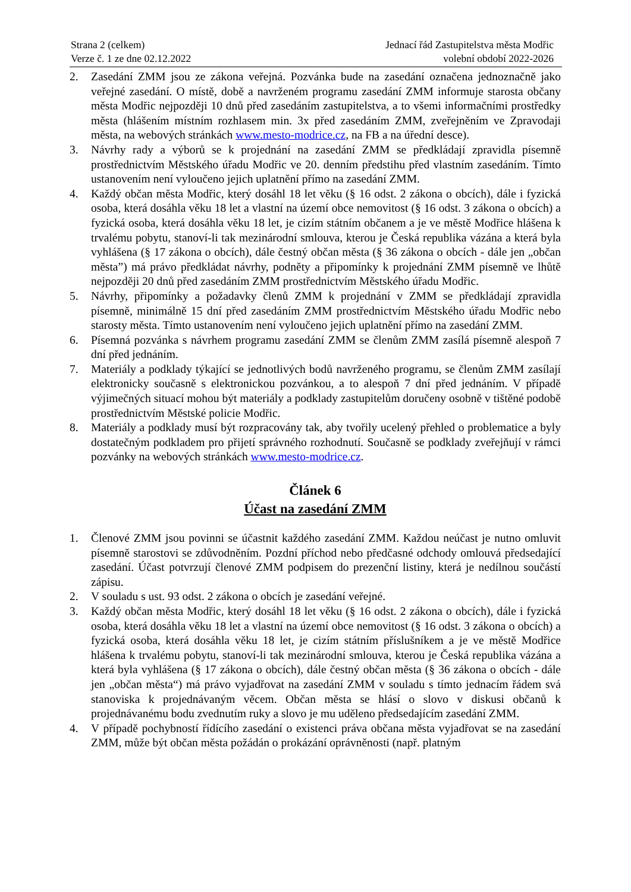Strana 2 (celkem)
Verze č. 1 ze dne 02.12.2022
Jednací řád Zastupitelstva města Modřic
volební období 2022-2026
2. Zasedání ZMM jsou ze zákona veřejná. Pozvánka bude na zasedání označena jednoznačně jako veřejné zasedání. O místě, době a navrženém programu zasedání ZMM informuje starosta občany města Modřic nejpozději 10 dnů před zasedáním zastupitelstva, a to všemi informačními prostředky města (hlášením místním rozhlasem min. 3x před zasedáním ZMM, zveřejněním ve Zpravodaji města, na webových stránkách www.mesto-modrice.cz, na FB a na úřední desce).
3. Návrhy rady a výborů se k projednání na zasedání ZMM se předkládají zpravidla písemně prostřednictvím Městského úřadu Modřic ve 20. denním předstihu před vlastním zasedáním. Tímto ustanovením není vyloučeno jejich uplatnění přímo na zasedání ZMM.
4. Každý občan města Modřic, který dosáhl 18 let věku (§ 16 odst. 2 zákona o obcích), dále i fyzická osoba, která dosáhla věku 18 let a vlastní na území obce nemovitost (§ 16 odst. 3 zákona o obcích) a fyzická osoba, která dosáhla věku 18 let, je cizím státním občanem a je ve městě Modřice hlášena k trvalému pobytu, stanoví-li tak mezinárodní smlouva, kterou je Česká republika vázána a která byla vyhlášena (§ 17 zákona o obcích), dále čestný občan města (§ 36 zákona o obcích - dále jen „občan města”) má právo předkládat návrhy, podněty a připomínky k projednání ZMM písemně ve lhůtě nejpozději 20 dnů před zasedáním ZMM prostřednictvím Městského úřadu Modřic.
5. Návrhy, připomínky a požadavky členů ZMM k projednání v ZMM se předkládají zpravidla písemně, minimálně 15 dní před zasedáním ZMM prostřednictvím Městského úřadu Modřic nebo starosty města. Tímto ustanovením není vyloučeno jejich uplatnění přímo na zasedání ZMM.
6. Písemná pozvánka s návrhem programu zasedání ZMM se členům ZMM zasílá písemně alespoň 7 dní před jednáním.
7. Materiály a podklady týkající se jednotlivých bodů navrženého programu, se členům ZMM zasílají elektronicky současně s elektronickou pozvánkou, a to alespoň 7 dní před jednáním. V případě výjimečných situací mohou být materiály a podklady zastupitelům doručeny osobně v tištěné podobě prostřednictvím Městské policie Modřic.
8. Materiály a podklady musí být rozpracovány tak, aby tvořily ucelený přehled o problematice a byly dostatečným podkladem pro přijetí správného rozhodnutí. Současně se podklady zveřejňují v rámci pozvánky na webových stránkách www.mesto-modrice.cz.
Článek 6
Účast na zasedání ZMM
1. Členové ZMM jsou povinni se účastnit každého zasedání ZMM. Každou neúčast je nutno omluvit písemně starostovi se zdůvodněním. Pozdní příchod nebo předčasné odchody omlouvá předsedající zasedání. Účast potvrzují členové ZMM podpisem do prezenční listiny, která je nedílnou součástí zápisu.
2. V souladu s ust. 93 odst. 2 zákona o obcích je zasedání veřejné.
3. Každý občan města Modřic, který dosáhl 18 let věku (§ 16 odst. 2 zákona o obcích), dále i fyzická osoba, která dosáhla věku 18 let a vlastní na území obce nemovitost (§ 16 odst. 3 zákona o obcích) a fyzická osoba, která dosáhla věku 18 let, je cizím státním příslušníkem a je ve městě Modřice hlášena k trvalému pobytu, stanoví-li tak mezinárodní smlouva, kterou je Česká republika vázána a která byla vyhlášena (§ 17 zákona o obcích), dále čestný občan města (§ 36 zákona o obcích - dále jen „občan města“) má právo vyjadřovat na zasedání ZMM v souladu s tímto jednacím řádem svá stanoviska k projednávaným věcem. Občan města se hlásí o slovo v diskusi občanů k projednávanému bodu zvednutím ruky a slovo je mu uděleno předsedajícím zasedání ZMM.
4. V případě pochybností řídícího zasedání o existenci práva občana města vyjadřovat se na zasedání ZMM, může být občan města požádán o prokázání oprávněnosti (např. platným